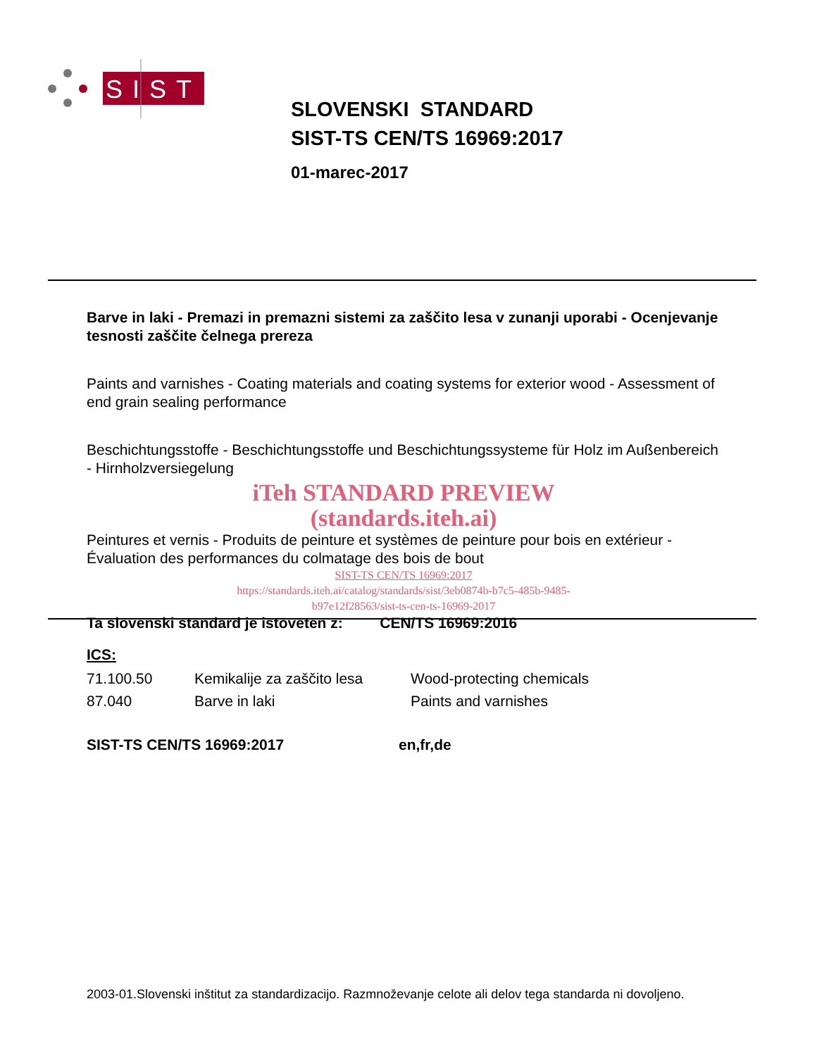SIST
SLOVENSKI STANDARD
SIST-TS CEN/TS 16969:2017
01-marec-2017
Barve in laki - Premazi in premazni sistemi za zaščito lesa v zunanji uporabi - Ocenjevanje tesnosti zaščite čelnega prereza
Paints and varnishes - Coating materials and coating systems for exterior wood - Assessment of end grain sealing performance
Beschichtungsstoffe - Beschichtungsstoffe und Beschichtungssysteme für Holz im Außenbereich - Hirnholzversiegelung
iTeh STANDARD PREVIEW
(standards.iteh.ai)
Peintures et vernis - Produits de peinture et systèmes de peinture pour bois en extérieur - Évaluation des performances du colmatage des bois de bout
SIST-TS CEN/TS 16969:2017
https://standards.iteh.ai/catalog/standards/sist/3eb0874b-b7c5-485b-9485-
b97e12f28563/sist-ts-cen-ts-16969-2017
Ta slovenski standard je istoveten z: CEN/TS 16969:2016
ICS:
| 71.100.50 | Kemikalije za zaščito lesa | Wood-protecting chemicals |
| 87.040 | Barve in laki | Paints and varnishes |
| SIST-TS CEN/TS 16969:2017 | en,fr,de |
2003-01.Slovenski inštitut za standardizacijo. Razmnoževanje celote ali delov tega standarda ni dovoljeno.